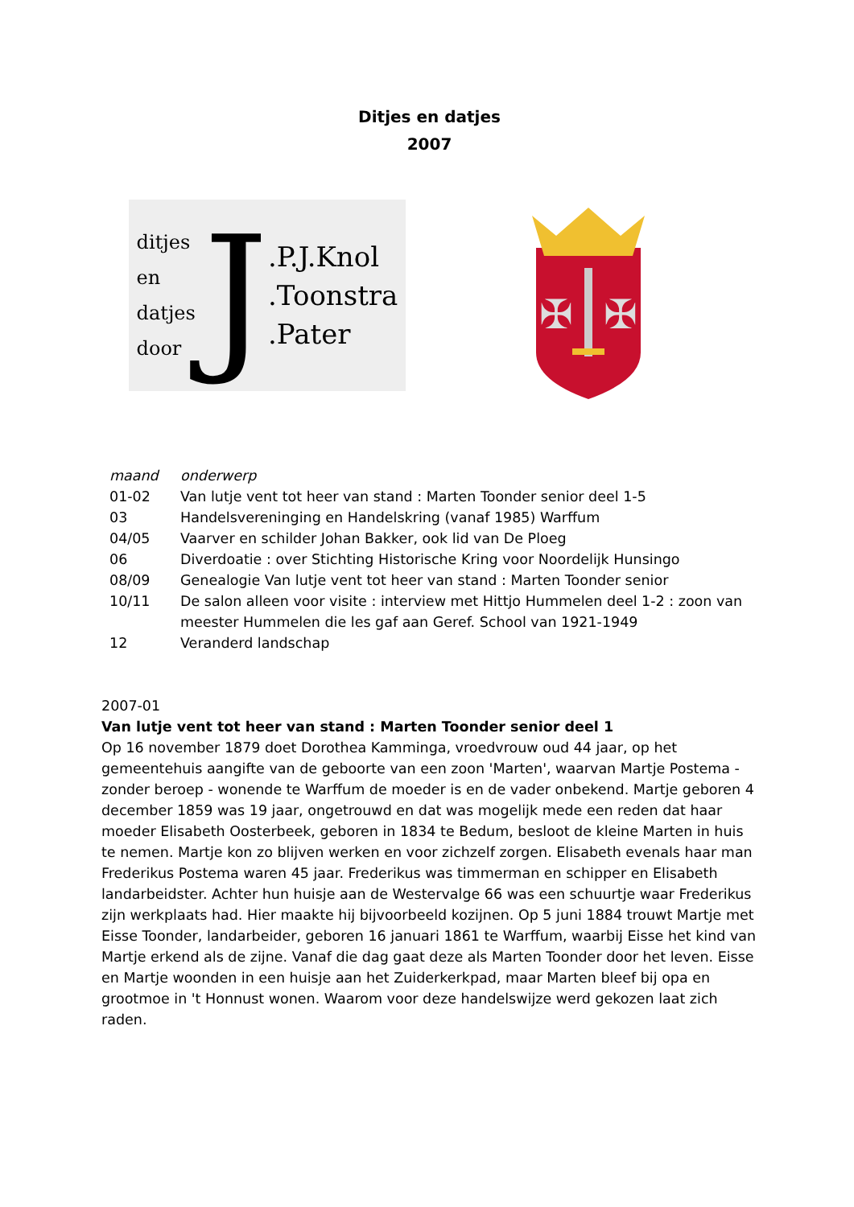Ditjes en datjes
2007
ditjes
en
datjes
door
J
.P.J.Knol
.Toonstra
.Pater
✠
✠
| maand | onderwerp |
| --- | --- |
| 01-02 | Van lutje vent tot heer van stand : Marten Toonder senior deel 1-5 |
| 03 | Handelsvereninging en Handelskring (vanaf 1985) Warffum |
| 04/05 | Vaarver en schilder Johan Bakker, ook lid van De Ploeg |
| 06 | Diverdoatie : over Stichting Historische Kring voor Noordelijk Hunsingo |
| 08/09 | Genealogie Van lutje vent tot heer van stand : Marten Toonder senior |
| 10/11 | De salon alleen voor visite : interview met Hittjo Hummelen deel 1-2 : zoon van meester Hummelen die les gaf aan Geref. School van 1921-1949 |
| 12 | Veranderd landschap |
2007-01
Van lutje vent tot heer van stand : Marten Toonder senior deel 1
Op 16 november 1879 doet Dorothea Kamminga, vroedvrouw oud 44 jaar, op het gemeentehuis aangifte van de geboorte van een zoon 'Marten', waarvan Martje Postema - zonder beroep - wonende te Warffum de moeder is en de vader onbekend. Martje geboren 4 december 1859 was 19 jaar, ongetrouwd en dat was mogelijk mede een reden dat haar moeder Elisabeth Oosterbeek, geboren in 1834 te Bedum, besloot de kleine Marten in huis te nemen. Martje kon zo blijven werken en voor zichzelf zorgen. Elisabeth evenals haar man Frederikus Postema waren 45 jaar. Frederikus was timmerman en schipper en Elisabeth landarbeidster. Achter hun huisje aan de Westervalge 66 was een schuurtje waar Frederikus zijn werkplaats had. Hier maakte hij bijvoorbeeld kozijnen. Op 5 juni 1884 trouwt Martje met Eisse Toonder, landarbeider, geboren 16 januari 1861 te Warffum, waarbij Eisse het kind van Martje erkend als de zijne. Vanaf die dag gaat deze als Marten Toonder door het leven. Eisse en Martje woonden in een huisje aan het Zuiderkerkpad, maar Marten bleef bij opa en grootmoe in 't Honnust wonen. Waarom voor deze handelswijze werd gekozen laat zich raden.